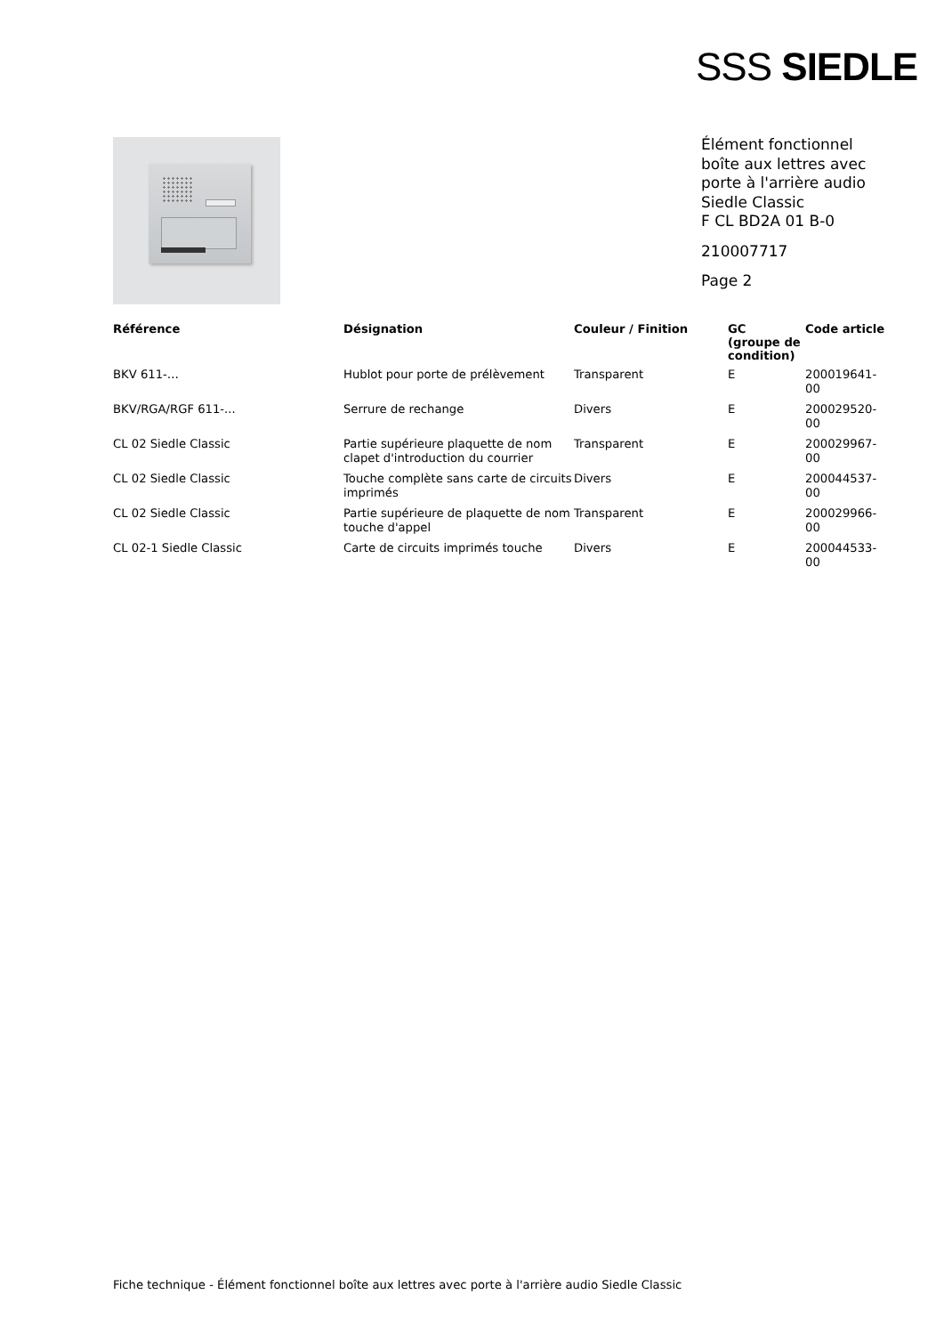SSS SIEDLE
Élément fonctionnel
boîte aux lettres avec
porte à l'arrière audio
Siedle Classic
F CL BD2A 01 B-0
210007717
Page 2
| Référence | Désignation | Couleur / Finition | GC (groupe de condition) | Code article |
| --- | --- | --- | --- | --- |
| BKV 611-… | Hublot pour porte de prélèvement | Transparent | E | 200019641-00 |
| BKV/RGA/RGF 611-... | Serrure de rechange | Divers | E | 200029520-00 |
| CL 02 Siedle Classic | Partie supérieure plaquette de nom clapet d'introduction du courrier | Transparent | E | 200029967-00 |
| CL 02 Siedle Classic | Touche complète sans carte de circuits imprimés | Divers | E | 200044537-00 |
| CL 02 Siedle Classic | Partie supérieure de plaquette de nom touche d'appel | Transparent | E | 200029966-00 |
| CL 02-1 Siedle Classic | Carte de circuits imprimés touche | Divers | E | 200044533-00 |
Fiche technique - Élément fonctionnel boîte aux lettres avec porte à l'arrière audio Siedle Classic